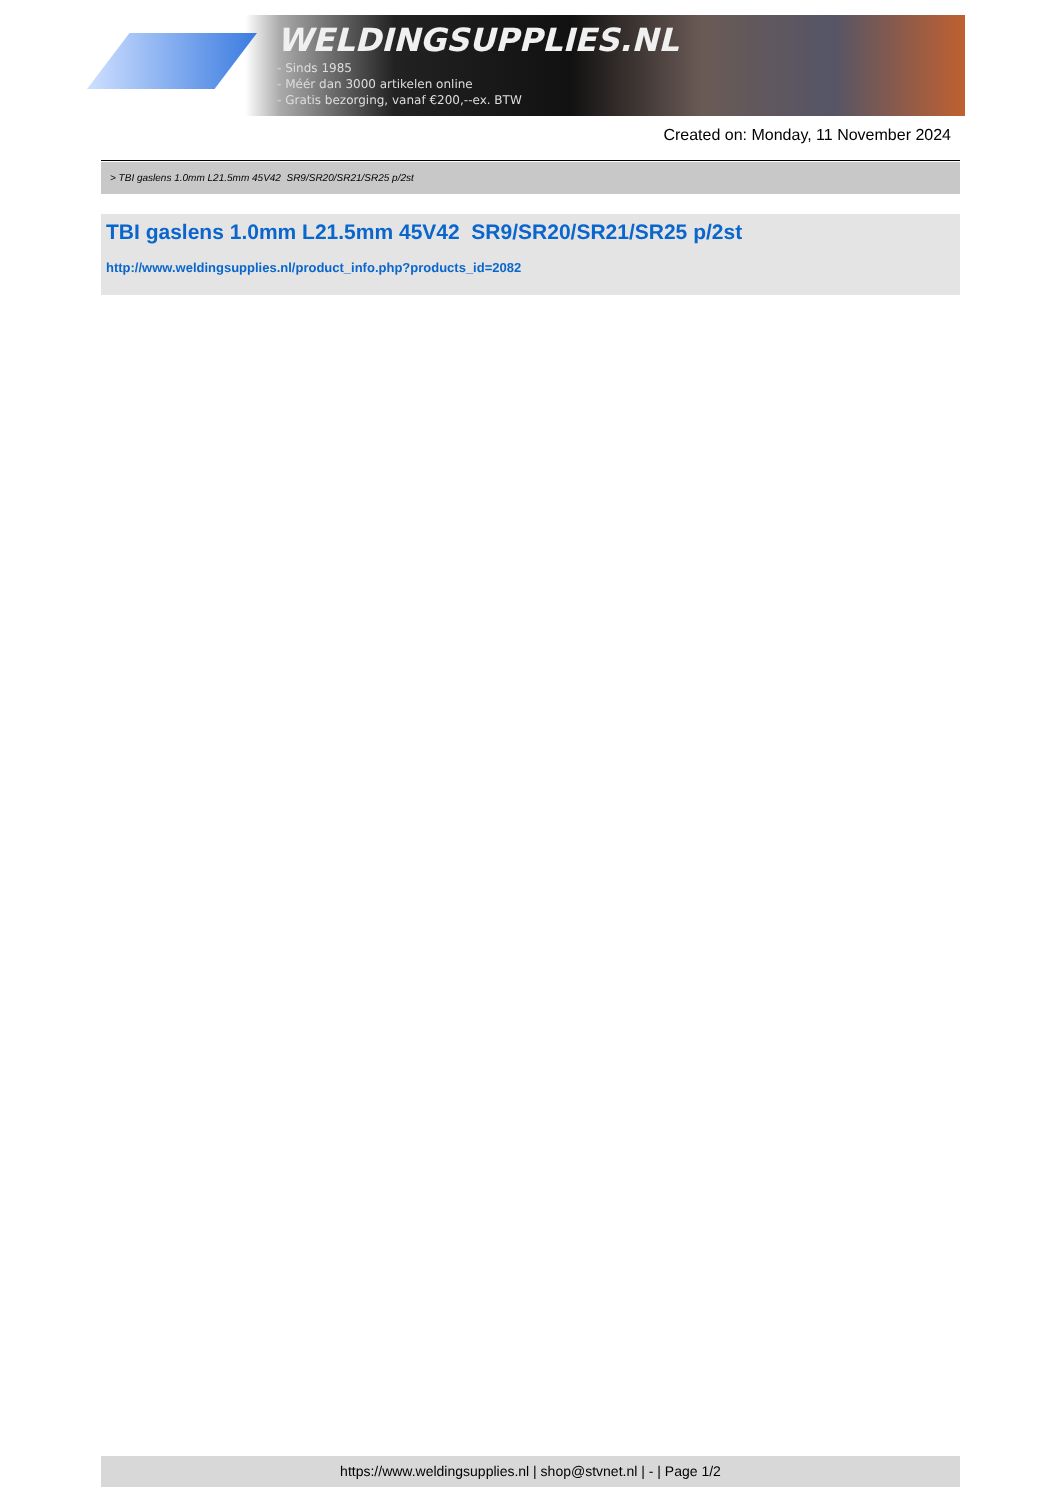WELDINGSUPPLIES.NL
- Sinds 1985
- Méér dan 3000 artikelen online
- Gratis bezorging, vanaf €200,--ex. BTW
Created on: Monday, 11 November 2024
> TBI gaslens 1.0mm L21.5mm 45V42 SR9/SR20/SR21/SR25 p/2st
TBI gaslens 1.0mm L21.5mm 45V42 SR9/SR20/SR21/SR25 p/2st
http://www.weldingsupplies.nl/product_info.php?products_id=2082
https://www.weldingsupplies.nl | shop@stvnet.nl | - | Page 1/2